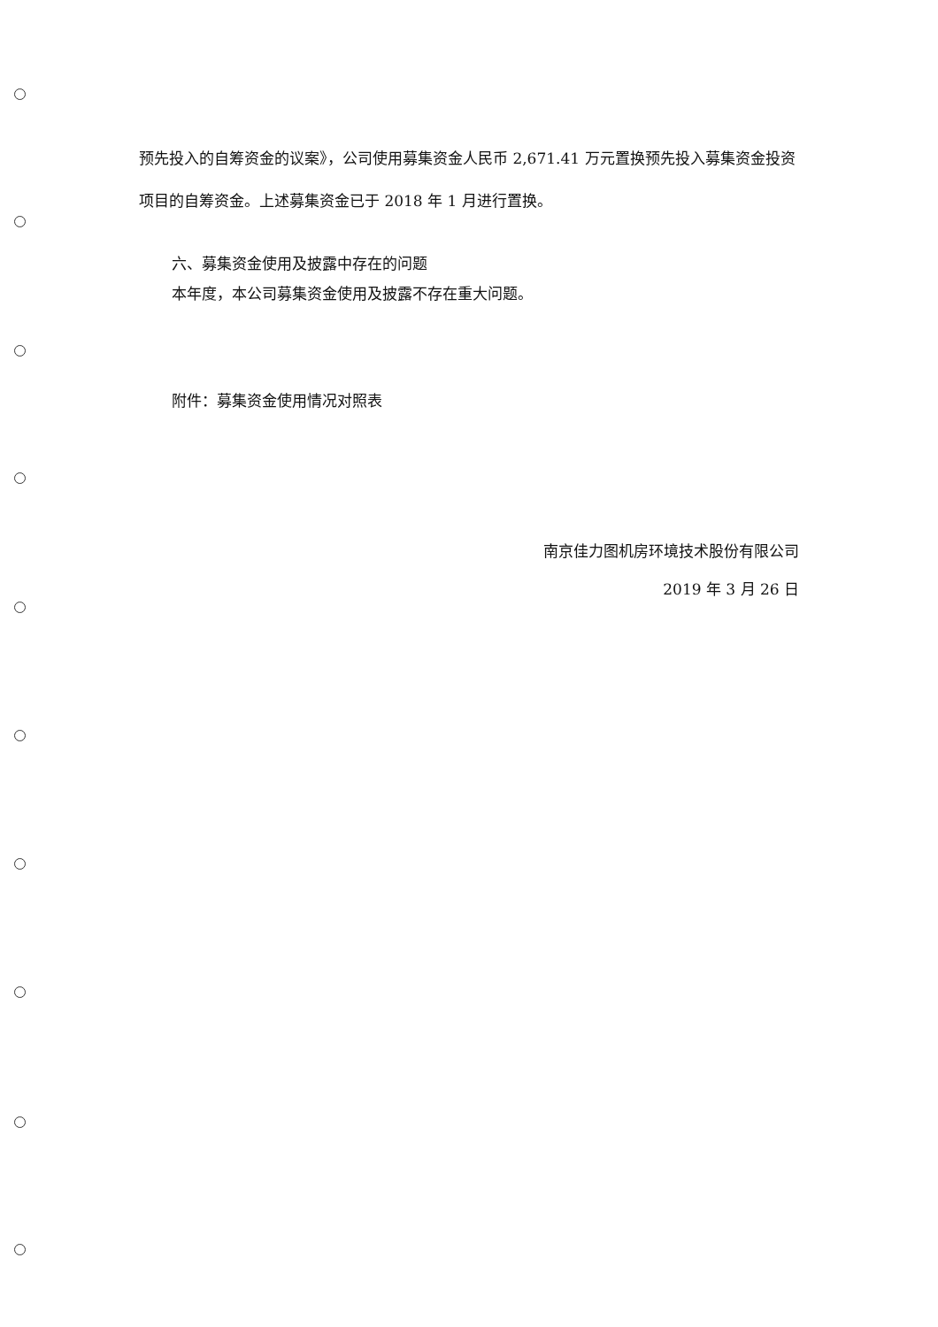预先投入的自筹资金的议案》，公司使用募集资金人民币 2,671.41 万元置换预先投入募集资金投资项目的自筹资金。上述募集资金已于 2018 年 1 月进行置换。
六、募集资金使用及披露中存在的问题
本年度，本公司募集资金使用及披露不存在重大问题。
附件：募集资金使用情况对照表
南京佳力图机房环境技术股份有限公司
2019 年 3 月 26 日